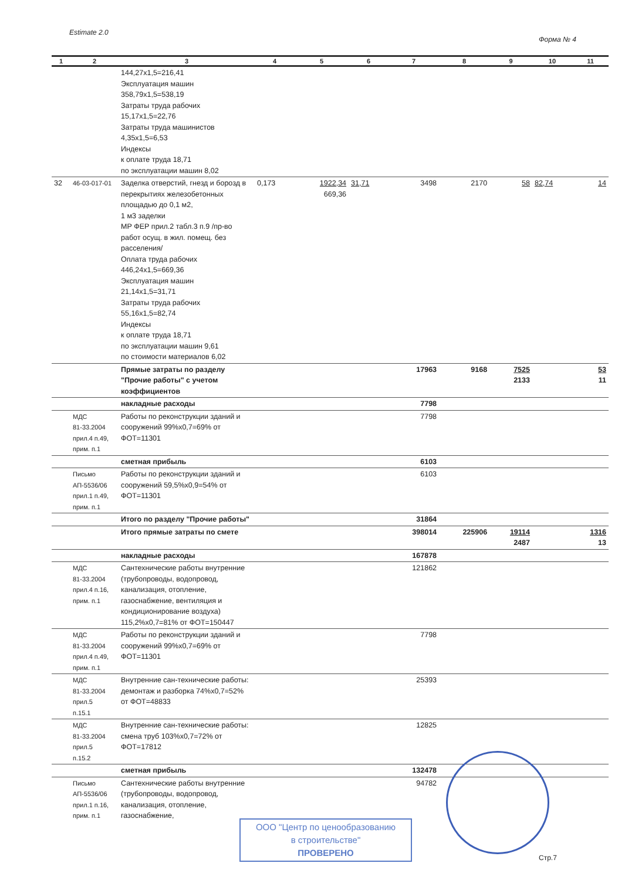Estimate 2.0
Форма № 4
| 1 | 2 | 3 | 4 | 5 | 6 | 7 | 8 | 9 | 10 | 11 |
| --- | --- | --- | --- | --- | --- | --- | --- | --- | --- | --- |
| | | 144,27x1,5=216,41 Эксплуатация машин 358,79x1,5=538,19 Затраты труда рабочих 15,17x1,5=22,76 Затраты труда машинистов 4,35x1,5=6,53 Индексы к оплате труда 18,71 по эксплуатации машин 8,02 | | | | | | | | |
| 32 | 46-03-017-01 | Заделка отверстий, гнезд и борозд в перекрытиях железобетонных площадью до 0,1 м2, 1 м3 заделки МР ФЕР прил.2 табл.3 п.9 /пр-во работ осущ. в жил. помещ. без расселения/ Оплата труда рабочих 446,24x1,5=669,36 Эксплуатация машин 21,14x1,5=31,71 Затраты труда рабочих 55,16x1,5=82,74 Индексы к оплате труда 18,71 по эксплуатации машин 9,61 по стоимости материалов 6,02 | 0,173 | 1922,34 669,36 | 31,71 | 3498 | 2170 | 58 | 82,74 | 14 |
| | | Прямые затраты по разделу "Прочие работы" с учетом коэффициентов | | | | 17963 | 9168 | 7525 2133 | | 53 11 |
| | | накладные расходы | | | | 7798 | | | | |
| | МДС 81-33.2004 прил.4 п.49, прим. п.1 | Работы по реконструкции зданий и сооружений 99%x0,7=69% от ФОТ=11301 | | | | 7798 | | | | |
| | | сметная прибыль | | | | 6103 | | | | |
| | Письмо АП-5536/06 прил.1 п.49, прим. п.1 | Работы по реконструкции зданий и сооружений 59,5%x0,9=54% от ФОТ=11301 | | | | 6103 | | | | |
| | | Итого по разделу "Прочие работы" | | | | 31864 | | | | |
| | | Итого прямые затраты по смете | | | | 398014 | 225906 | 19114 2487 | | 1316 13 |
| | | накладные расходы | | | | 167878 | | | | |
| | МДС 81-33.2004 прил.4 п.16, прим. п.1 | Сантехнические работы внутренние (трубопроводы, водопровод, канализация, отопление, газоснабжение, вентиляция и кондиционирование воздуха) 115,2%x0,7=81% от ФОТ=150447 | | | | 121862 | | | | |
| | МДС 81-33.2004 прил.4 п.49, прим. п.1 | Работы по реконструкции зданий и сооружений 99%x0,7=69% от ФОТ=11301 | | | | 7798 | | | | |
| | МДС 81-33.2004 прил.5 п.15.1 | Внутренние сан-технические работы: демонтаж и разборка 74%x0,7=52% от ФОТ=48833 | | | | 25393 | | | | |
| | МДС 81-33.2004 прил.5 п.15.2 | Внутренние сан-технические работы: смена труб 103%x0,7=72% от ФОТ=17812 | | | | 12825 | | | | |
| | | сметная прибыль | | | | 132478 | | | | |
| | Письмо АП-5536/06 прил.1 п.16, прим. п.1 | Сантехнические работы внутренние (трубопроводы, водопровод, канализация, отопление, газоснабжение, | | | | 94782 | | | | |
ООО "Центр по ценообразованию
в строительстве"
ПРОВЕРЕНО
Стр.7